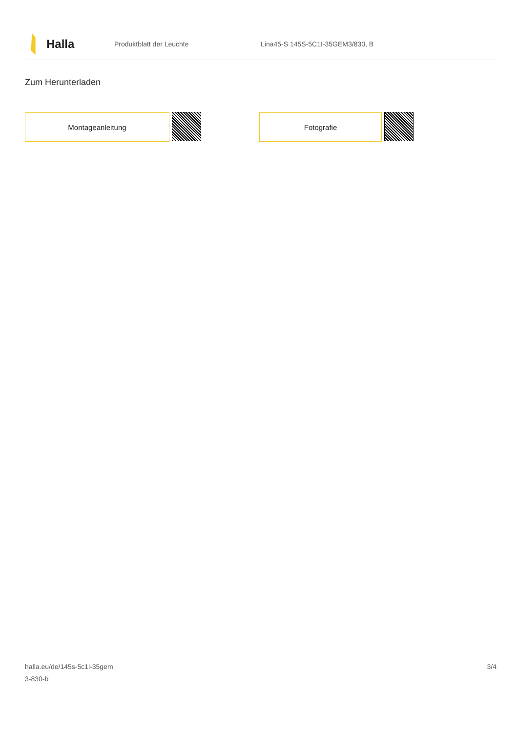Halla
Produktblatt der Leuchte
Lina45-S 145S-5C1I-35GEM3/830, B
Zum Herunterladen
Montageanleitung Fotografie
halla.eu/de/145s-5c1i-35gem
3-830-b
3/4